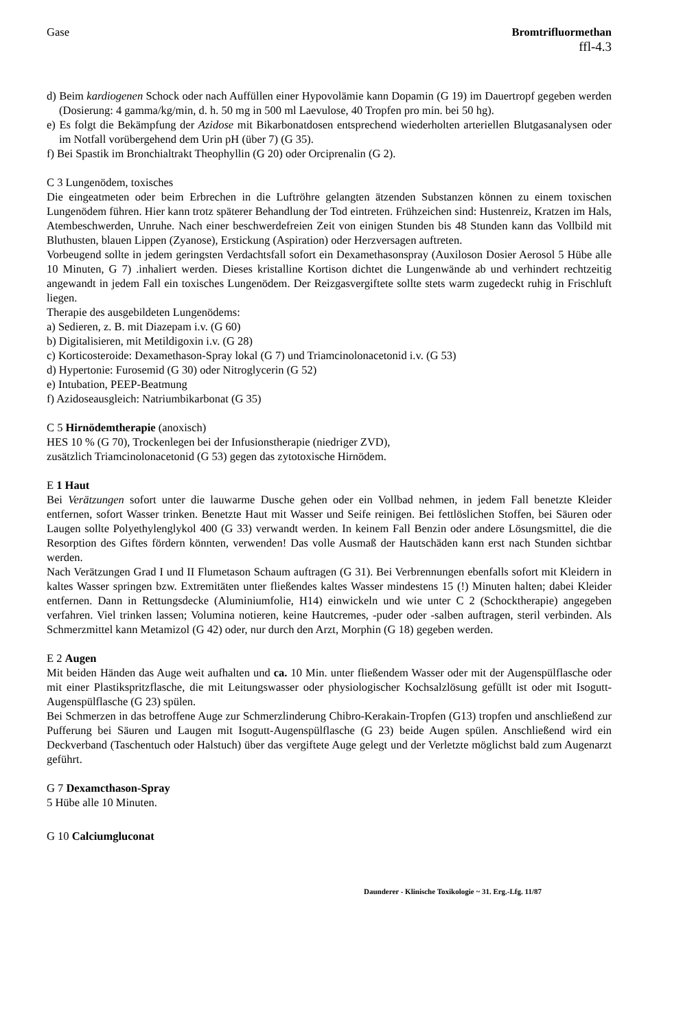Gase Bromtrifluormethan
ffl-4.3
d) Beim kardiogenen Schock oder nach Auffüllen einer Hypovolämie kann Dopamin (G 19) im Dauertropf gegeben werden (Dosierung: 4 gamma/kg/min, d. h. 50 mg in 500 ml Laevulose, 40 Tropfen pro min. bei 50 hg).
e) Es folgt die Bekämpfung der Azidose mit Bikarbonatdosen entsprechend wiederholten arteriellen Blutgasanalysen oder im Notfall vorübergehend dem Urin pH (über 7) (G 35).
f) Bei Spastik im Bronchialtrakt Theophyllin (G 20) oder Orciprenalin (G 2).
C 3 Lungenödem, toxisches
Die eingeatmeten oder beim Erbrechen in die Luftröhre gelangten ätzenden Substanzen können zu einem toxischen Lungenödem führen. Hier kann trotz späterer Behandlung der Tod eintreten. Frühzeichen sind: Hustenreiz, Kratzen im Hals, Atembeschwerden, Unruhe. Nach einer beschwerdefreien Zeit von einigen Stunden bis 48 Stunden kann das Vollbild mit Bluthusten, blauen Lippen (Zyanose), Erstickung (Aspiration) oder Herzversagen auftreten.
Vorbeugend sollte in jedem geringsten Verdachtsfall sofort ein Dexamethasonspray (Auxiloson Dosier Aerosol 5 Hübe alle 10 Minuten, G 7) .inhaliert werden. Dieses kristalline Kortison dichtet die Lungenwände ab und verhindert rechtzeitig angewandt in jedem Fall ein toxisches Lungenödem. Der Reizgasvergiftete sollte stets warm zugedeckt ruhig in Frischluft liegen.
Therapie des ausgebildeten Lungenödems:
a) Sedieren, z. B. mit Diazepam i.v. (G 60)
b) Digitalisieren, mit Metildigoxin i.v. (G 28)
c) Korticosteroide: Dexamethason-Spray lokal (G 7) und Triamcinolonacetonid i.v. (G 53)
d) Hypertonie: Furosemid (G 30) oder Nitroglycerin (G 52)
e) Intubation, PEEP-Beatmung
f) Azidoseausgleich: Natriumbikarbonat (G 35)
C 5 Hirnödemtherapie (anoxisch)
HES 10 % (G 70), Trockenlegen bei der Infusionstherapie (niedriger ZVD),
zusätzlich Triamcinolonacetonid (G 53) gegen das zytotoxische Hirnödem.
E 1 Haut
Bei Verätzungen sofort unter die lauwarme Dusche gehen oder ein Vollbad nehmen, in jedem Fall benetzte Kleider entfernen, sofort Wasser trinken. Benetzte Haut mit Wasser und Seife reinigen. Bei fettlöslichen Stoffen, bei Säuren oder Laugen sollte Polyethylenglykol 400 (G 33) verwandt werden. In keinem Fall Benzin oder andere Lösungsmittel, die die Resorption des Giftes fördern könnten, verwenden! Das volle Ausmaß der Hautschäden kann erst nach Stunden sichtbar werden.
Nach Verätzungen Grad I und II Flumetason Schaum auftragen (G 31). Bei Verbrennungen ebenfalls sofort mit Kleidern in kaltes Wasser springen bzw. Extremitäten unter fließendes kaltes Wasser mindestens 15 (!) Minuten halten; dabei Kleider entfernen. Dann in Rettungsdecke (Aluminiumfolie, H14) einwickeln und wie unter C 2 (Schocktherapie) angegeben verfahren. Viel trinken lassen; Volumina notieren, keine Hautcremes, -puder oder -salben auftragen, steril verbinden. Als Schmerzmittel kann Metamizol (G 42) oder, nur durch den Arzt, Morphin (G 18) gegeben werden.
E 2 Augen
Mit beiden Händen das Auge weit aufhalten und ca. 10 Min. unter fließendem Wasser oder mit der Augenspülflasche oder mit einer Plastikspritzflasche, die mit Leitungswasser oder physiologischer Kochsalzlösung gefüllt ist oder mit Isogutt-Augenspülflasche (G 23) spülen.
Bei Schmerzen in das betroffene Auge zur Schmerzlinderung Chibro-Kerakain-Tropfen (G13) tropfen und anschließend zur Pufferung bei Säuren und Laugen mit Isogutt-Augenspülflasche (G 23) beide Augen spülen. Anschließend wird ein Deckverband (Taschentuch oder Halstuch) über das vergiftete Auge gelegt und der Verletzte möglichst bald zum Augenarzt geführt.
G 7 Dexamcthason-Spray
5 Hübe alle 10 Minuten.
G 10 Calciumgluconat
Daunderer - Klinische Toxikologie ~ 31. Erg.-Lfg. 11/87